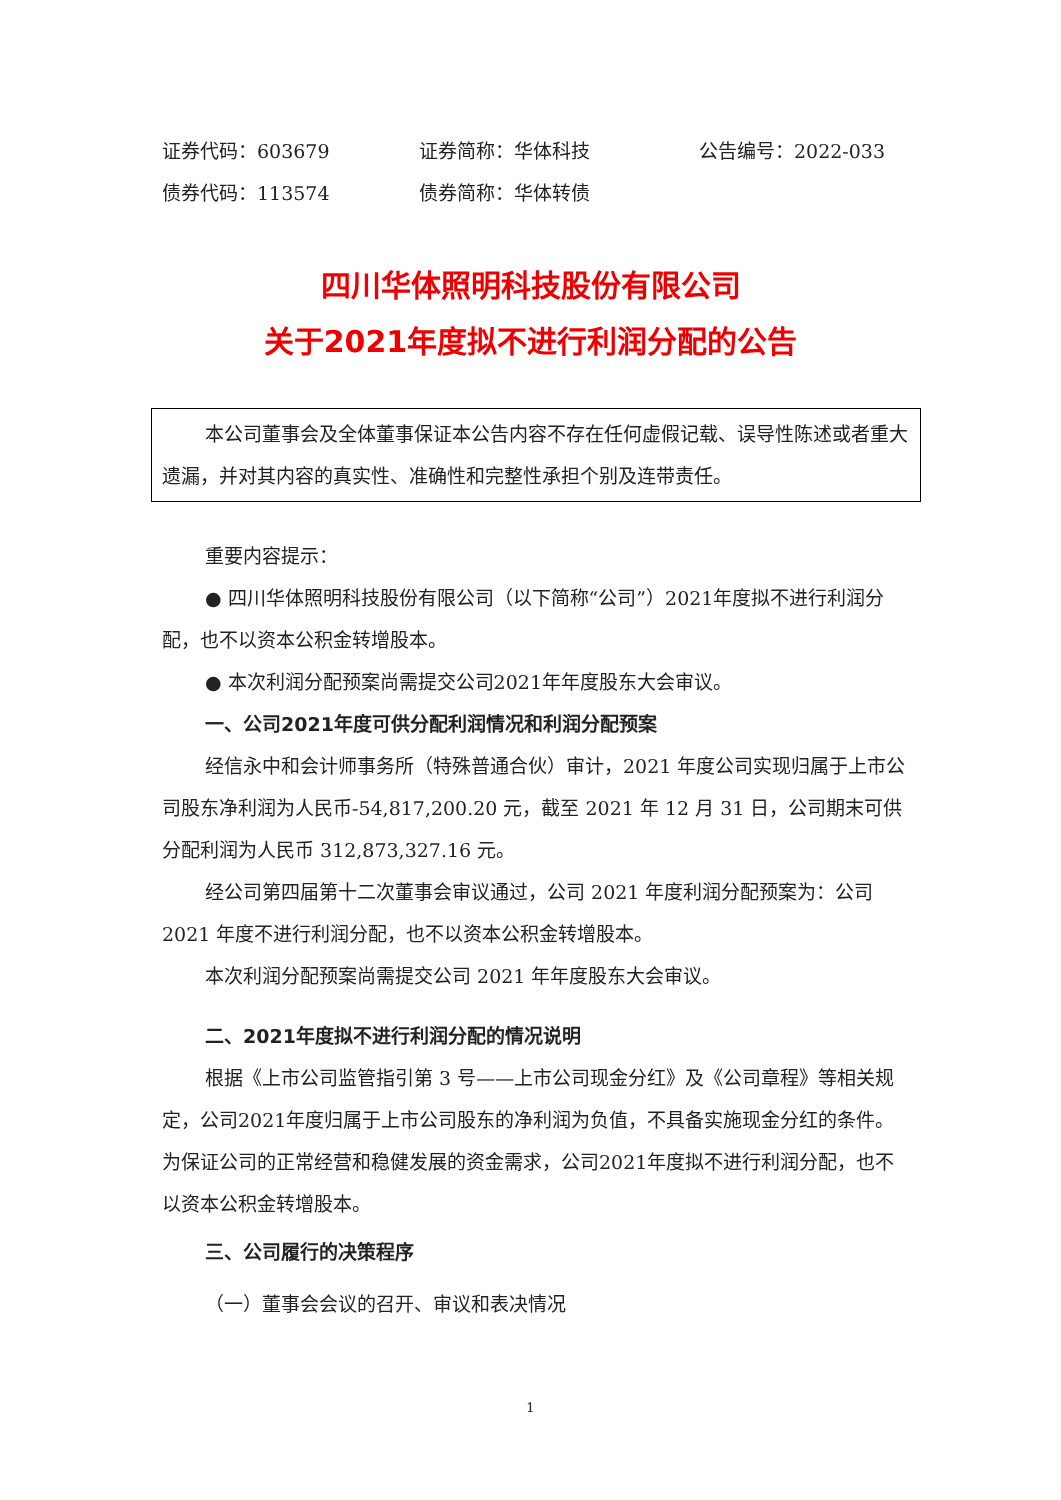证券代码：603679 证券简称：华体科技 公告编号：2022-033
债券代码：113574 债券简称：华体转债
四川华体照明科技股份有限公司
关于2021年度拟不进行利润分配的公告
本公司董事会及全体董事保证本公告内容不存在任何虚假记载、误导性陈述或者重大遗漏，并对其内容的真实性、准确性和完整性承担个别及连带责任。
重要内容提示：
● 四川华体照明科技股份有限公司（以下简称“公司”）2021年度拟不进行利润分配，也不以资本公积金转增股本。
● 本次利润分配预案尚需提交公司2021年年度股东大会审议。
一、公司2021年度可供分配利润情况和利润分配预案
经信永中和会计师事务所（特殊普通合伙）审计，2021 年度公司实现归属于上市公司股东净利润为人民币-54,817,200.20 元，截至 2021 年 12 月 31 日，公司期末可供分配利润为人民币 312,873,327.16 元。
经公司第四届第十二次董事会审议通过，公司 2021 年度利润分配预案为：公司 2021 年度不进行利润分配，也不以资本公积金转增股本。
本次利润分配预案尚需提交公司 2021 年年度股东大会审议。
二、2021年度拟不进行利润分配的情况说明
根据《上市公司监管指引第 3 号——上市公司现金分红》及《公司章程》等相关规定，公司2021年度归属于上市公司股东的净利润为负值，不具备实施现金分红的条件。为保证公司的正常经营和稳健发展的资金需求，公司2021年度拟不进行利润分配，也不以资本公积金转增股本。
三、公司履行的决策程序
（一）董事会会议的召开、审议和表决情况
1